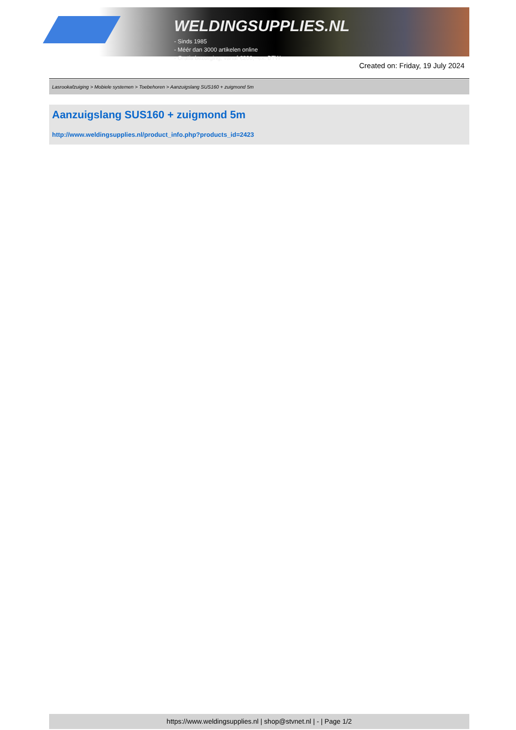WELDINGSUPPLIES.NL
- Sinds 1985
- Méér dan 3000 artikelen online
- Gratis bezorging, vanaf €200,--ex. BTW
Created on: Friday, 19 July 2024
Lasrookafzuiging > Mobiele systemen > Toebehoren > Aanzuigslang SUS160 + zuigmond 5m
Aanzuigslang SUS160 + zuigmond 5m
http://www.weldingsupplies.nl/product_info.php?products_id=2423
https://www.weldingsupplies.nl | shop@stvnet.nl | - | Page 1/2